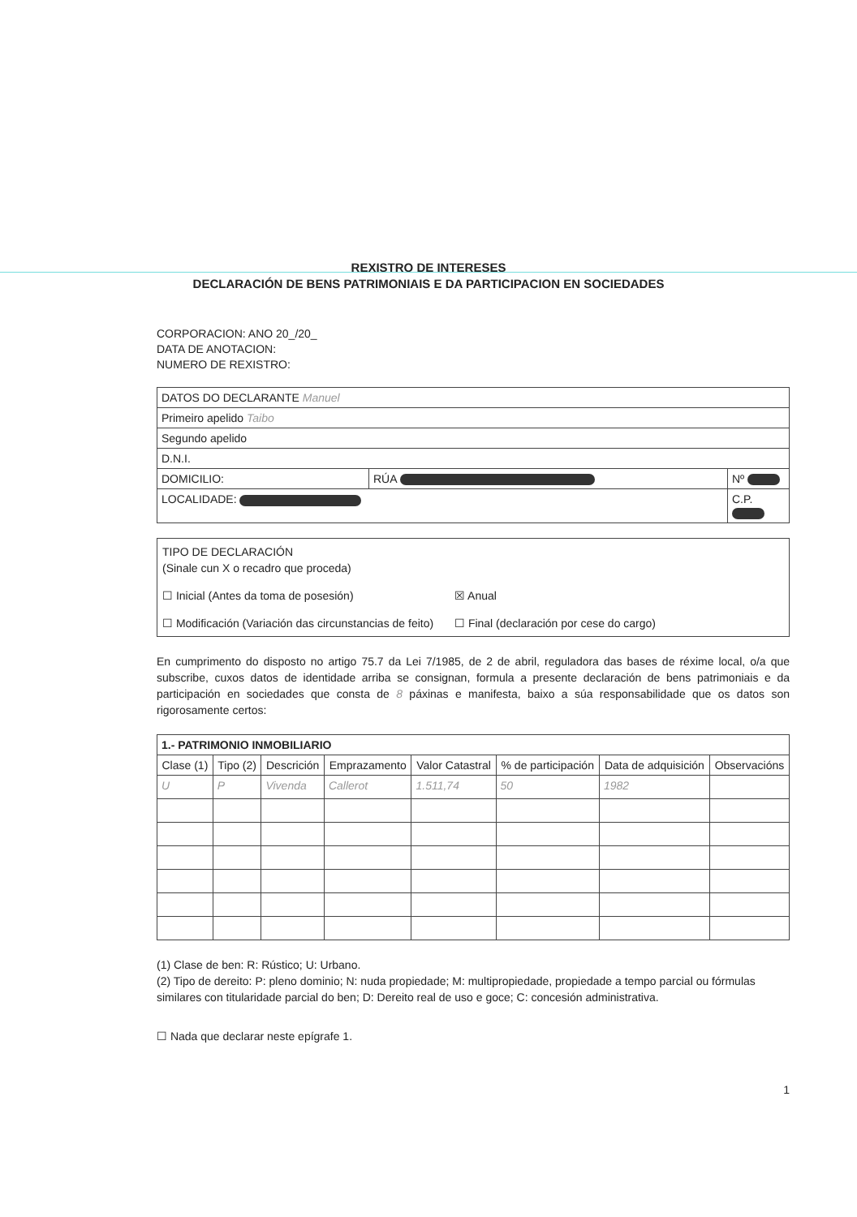REXISTRO DE INTERESES
DECLARACIÓN DE BENS PATRIMONIAIS E DA PARTICIPACION EN SOCIEDADES
CORPORACION: ANO 20_/20_
DATA DE ANOTACION:
NUMERO DE REXISTRO:
| DATOS DO DECLARANTE Manuel | | |
| Primeiro apelido Taibo | | |
| Segundo apelido | | |
| D.N.I. | | |
| DOMICILIO: | RÚA | Nº |
| LOCALIDADE: | | C.P. |
TIPO DE DECLARACIÓN
(Sinale cun X o recadro que proceda)
☐ Inicial (Antes da toma de posesión) ☒ Anual
☐ Modificación (Variación das circunstancias de feito)
☐ Final (declaración por cese do cargo)
En cumprimento do disposto no artigo 75.7 da Lei 7/1985, de 2 de abril, reguladora das bases de réxime local, o/a que subscribe, cuxos datos de identidade arriba se consignan, formula a presente declaración de bens patrimoniais e da participación en sociedades que consta de 8 páxinas e manifesta, baixo a súa responsabilidade que os datos son rigorosamente certos:
| 1.- PATRIMONIO INMOBILIARIO | | | | | | | |
| --- | --- | --- | --- | --- | --- | --- | --- |
| Clase (1) | Tipo (2) | Descrición | Emprazamento | Valor Catastral | % de participación | Data de adquisición | Observacións |
| U | P | Vivenda | Callerot | 1.511,74 | 50 | 1982 | |
(1) Clase de ben: R: Rústico; U: Urbano.
(2) Tipo de dereito: P: pleno dominio; N: nuda propiedade; M: multipropiedade, propiedade a tempo parcial ou fórmulas similares con titularidade parcial do ben; D: Dereito real de uso e goce; C: concesión administrativa.
☐ Nada que declarar neste epígrafe 1.
1